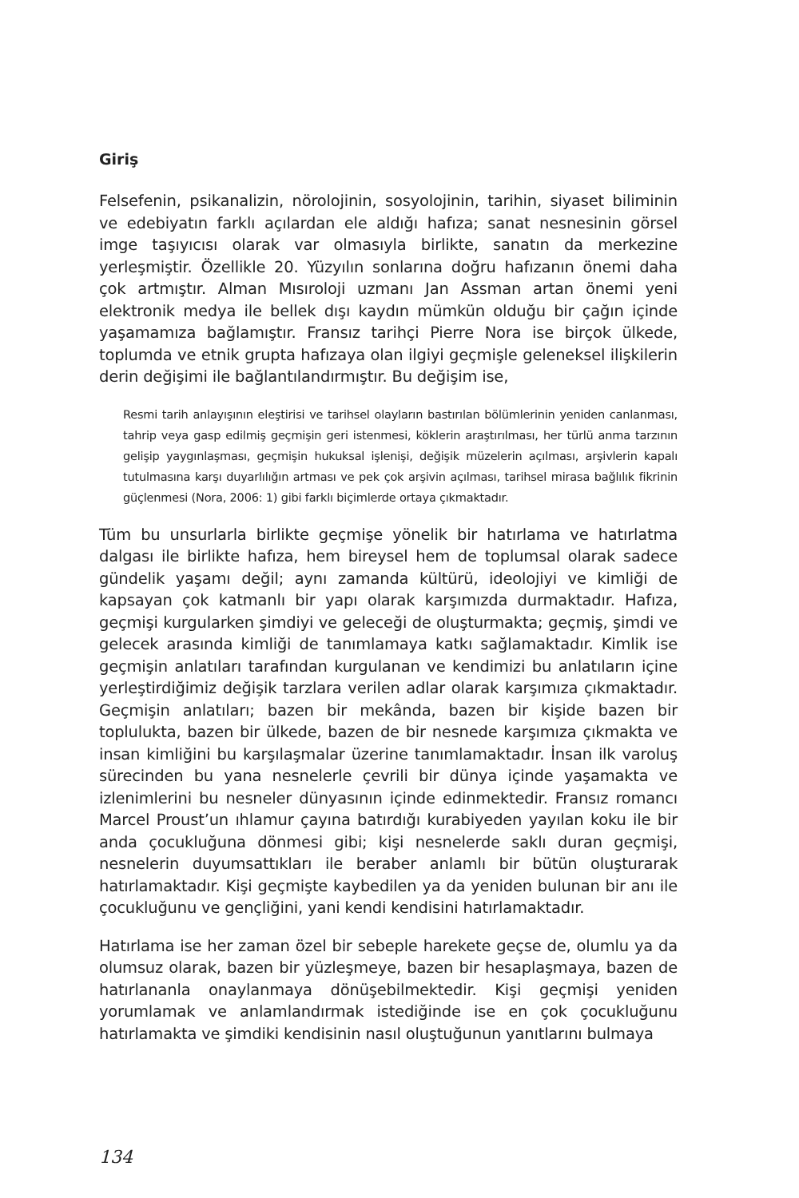Giriş
Felsefenin, psikanalizin, nörolojinin, sosyolojinin, tarihin, siyaset biliminin ve edebiyatın farklı açılardan ele aldığı hafıza; sanat nesnesinin görsel imge taşıyıcısı olarak var olmasıyla birlikte, sanatın da merkezine yerleşmiştir. Özellikle 20. Yüzyılın sonlarına doğru hafızanın önemi daha çok artmıştır. Alman Mısıroloji uzmanı Jan Assman artan önemi yeni elektronik medya ile bellek dışı kaydın mümkün olduğu bir çağın içinde yaşamamıza bağlamıştır. Fransız tarihçi Pierre Nora ise birçok ülkede, toplumda ve etnik grupta hafızaya olan ilgiyi geçmişle geleneksel ilişkilerin derin değişimi ile bağlantılandırmıştır. Bu değişim ise,
Resmi tarih anlayışının eleştirisi ve tarihsel olayların bastırılan bölümlerinin yeniden canlanması, tahrip veya gasp edilmiş geçmişin geri istenmesi, köklerin araştırılması, her türlü anma tarzının gelişip yaygınlaşması, geçmişin hukuksal işlenişi, değişik müzelerin açılması, arşivlerin kapalı tutulmasına karşı duyarlılığın artması ve pek çok arşivin açılması, tarihsel mirasa bağlılık fikrinin güçlenmesi (Nora, 2006: 1) gibi farklı biçimlerde ortaya çıkmaktadır.
Tüm bu unsurlarla birlikte geçmişe yönelik bir hatırlama ve hatırlatma dalgası ile birlikte hafıza, hem bireysel hem de toplumsal olarak sadece gündelik yaşamı değil; aynı zamanda kültürü, ideolojiyi ve kimliği de kapsayan çok katmanlı bir yapı olarak karşımızda durmaktadır. Hafıza, geçmişi kurgularken şimdiyi ve geleceği de oluşturmakta; geçmiş, şimdi ve gelecek arasında kimliği de tanımlamaya katkı sağlamaktadır. Kimlik ise geçmişin anlatıları tarafından kurgulanan ve kendimizi bu anlatıların içine yerleştirdiğimiz değişik tarzlara verilen adlar olarak karşımıza çıkmaktadır. Geçmişin anlatıları; bazen bir mekânda, bazen bir kişide bazen bir toplulukta, bazen bir ülkede, bazen de bir nesnede karşımıza çıkmakta ve insan kimliğini bu karşılaşmalar üzerine tanımlamaktadır. İnsan ilk varoluş sürecinden bu yana nesnelerle çevrili bir dünya içinde yaşamakta ve izlenimlerini bu nesneler dünyasının içinde edinmektedir. Fransız romancı Marcel Proust’un ıhlamur çayına batırdığı kurabiyeden yayılan koku ile bir anda çocukluğuna dönmesi gibi; kişi nesnelerde saklı duran geçmişi, nesnelerin duyumsattıkları ile beraber anlamlı bir bütün oluşturarak hatırlamaktadır. Kişi geçmişte kaybedilen ya da yeniden bulunan bir anı ile çocukluğunu ve gençliğini, yani kendi kendisini hatırlamaktadır.
Hatırlama ise her zaman özel bir sebeple harekete geçse de, olumlu ya da olumsuz olarak, bazen bir yüzleşmeye, bazen bir hesaplaşmaya, bazen de hatırlananla onaylanmaya dönüşebilmektedir. Kişi geçmişi yeniden yorumlamak ve anlamlandırmak istediğinde ise en çok çocukluğunu hatırlamakta ve şimdiki kendisinin nasıl oluştuğunun yanıtlarını bulmaya
134